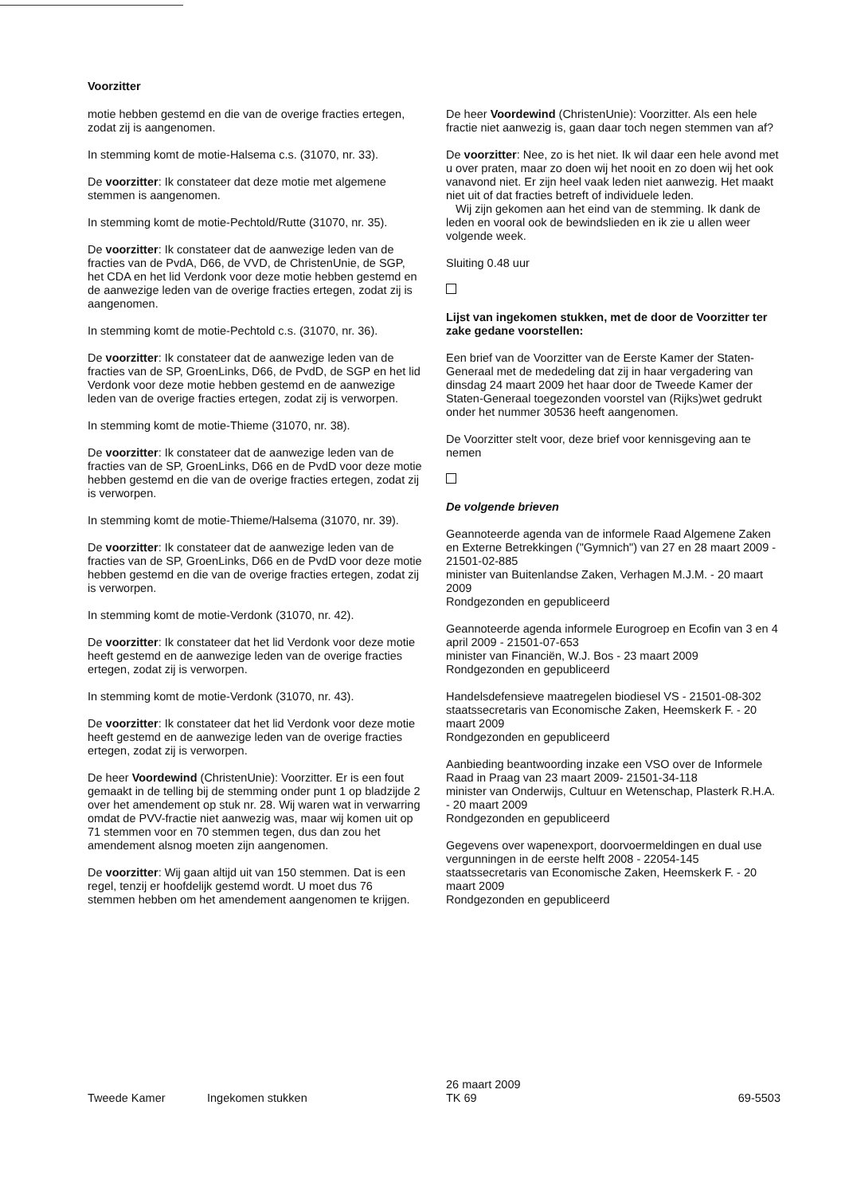Voorzitter
motie hebben gestemd en die van de overige fracties ertegen, zodat zij is aangenomen.
In stemming komt de motie-Halsema c.s. (31070, nr. 33).
De voorzitter: Ik constateer dat deze motie met algemene stemmen is aangenomen.
In stemming komt de motie-Pechtold/Rutte (31070, nr. 35).
De voorzitter: Ik constateer dat de aanwezige leden van de fracties van de PvdA, D66, de VVD, de ChristenUnie, de SGP, het CDA en het lid Verdonk voor deze motie hebben gestemd en de aanwezige leden van de overige fracties ertegen, zodat zij is aangenomen.
In stemming komt de motie-Pechtold c.s. (31070, nr. 36).
De voorzitter: Ik constateer dat de aanwezige leden van de fracties van de SP, GroenLinks, D66, de PvdD, de SGP en het lid Verdonk voor deze motie hebben gestemd en de aanwezige leden van de overige fracties ertegen, zodat zij is verworpen.
In stemming komt de motie-Thieme (31070, nr. 38).
De voorzitter: Ik constateer dat de aanwezige leden van de fracties van de SP, GroenLinks, D66 en de PvdD voor deze motie hebben gestemd en die van de overige fracties ertegen, zodat zij is verworpen.
In stemming komt de motie-Thieme/Halsema (31070, nr. 39).
De voorzitter: Ik constateer dat de aanwezige leden van de fracties van de SP, GroenLinks, D66 en de PvdD voor deze motie hebben gestemd en die van de overige fracties ertegen, zodat zij is verworpen.
In stemming komt de motie-Verdonk (31070, nr. 42).
De voorzitter: Ik constateer dat het lid Verdonk voor deze motie heeft gestemd en de aanwezige leden van de overige fracties ertegen, zodat zij is verworpen.
In stemming komt de motie-Verdonk (31070, nr. 43).
De voorzitter: Ik constateer dat het lid Verdonk voor deze motie heeft gestemd en de aanwezige leden van de overige fracties ertegen, zodat zij is verworpen.
De heer Voordewind (ChristenUnie): Voorzitter. Er is een fout gemaakt in de telling bij de stemming onder punt 1 op bladzijde 2 over het amendement op stuk nr. 28. Wij waren wat in verwarring omdat de PVV-fractie niet aanwezig was, maar wij komen uit op 71 stemmen voor en 70 stemmen tegen, dus dan zou het amendement alsnog moeten zijn aangenomen.
De voorzitter: Wij gaan altijd uit van 150 stemmen. Dat is een regel, tenzij er hoofdelijk gestemd wordt. U moet dus 76 stemmen hebben om het amendement aangenomen te krijgen.
De heer Voordewind (ChristenUnie): Voorzitter. Als een hele fractie niet aanwezig is, gaan daar toch negen stemmen van af?
De voorzitter: Nee, zo is het niet. Ik wil daar een hele avond met u over praten, maar zo doen wij het nooit en zo doen wij het ook vanavond niet. Er zijn heel vaak leden niet aanwezig. Het maakt niet uit of dat fracties betreft of individuele leden.
Wij zijn gekomen aan het eind van de stemming. Ik dank de leden en vooral ook de bewindslieden en ik zie u allen weer volgende week.
Sluiting 0.48 uur
Lijst van ingekomen stukken, met de door de Voorzitter ter zake gedane voorstellen:
Een brief van de Voorzitter van de Eerste Kamer der Staten-Generaal met de mededeling dat zij in haar vergadering van dinsdag 24 maart 2009 het haar door de Tweede Kamer der Staten-Generaal toegezonden voorstel van (Rijks)wet gedrukt onder het nummer 30536 heeft aangenomen.
De Voorzitter stelt voor, deze brief voor kennisgeving aan te nemen
De volgende brieven
Geannoteerde agenda van de informele Raad Algemene Zaken en Externe Betrekkingen ("Gymnich") van 27 en 28 maart 2009 - 21501-02-885
minister van Buitenlandse Zaken, Verhagen M.J.M. - 20 maart 2009
Rondgezonden en gepubliceerd
Geannoteerde agenda informele Eurogroep en Ecofin van 3 en 4 april 2009 - 21501-07-653
minister van Financiën, W.J. Bos - 23 maart 2009
Rondgezonden en gepubliceerd
Handelsdefensieve maatregelen biodiesel VS - 21501-08-302
staatssecretaris van Economische Zaken, Heemskerk F. - 20 maart 2009
Rondgezonden en gepubliceerd
Aanbieding beantwoording inzake een VSO over de Informele Raad in Praag van 23 maart 2009- 21501-34-118
minister van Onderwijs, Cultuur en Wetenschap, Plasterk R.H.A. - 20 maart 2009
Rondgezonden en gepubliceerd
Gegevens over wapenexport, doorvoermeldingen en dual use vergunningen in de eerste helft 2008 - 22054-145
staatssecretaris van Economische Zaken, Heemskerk F. - 20 maart 2009
Rondgezonden en gepubliceerd
Tweede Kamer
Ingekomen stukken
26 maart 2009
TK 69
69-5503